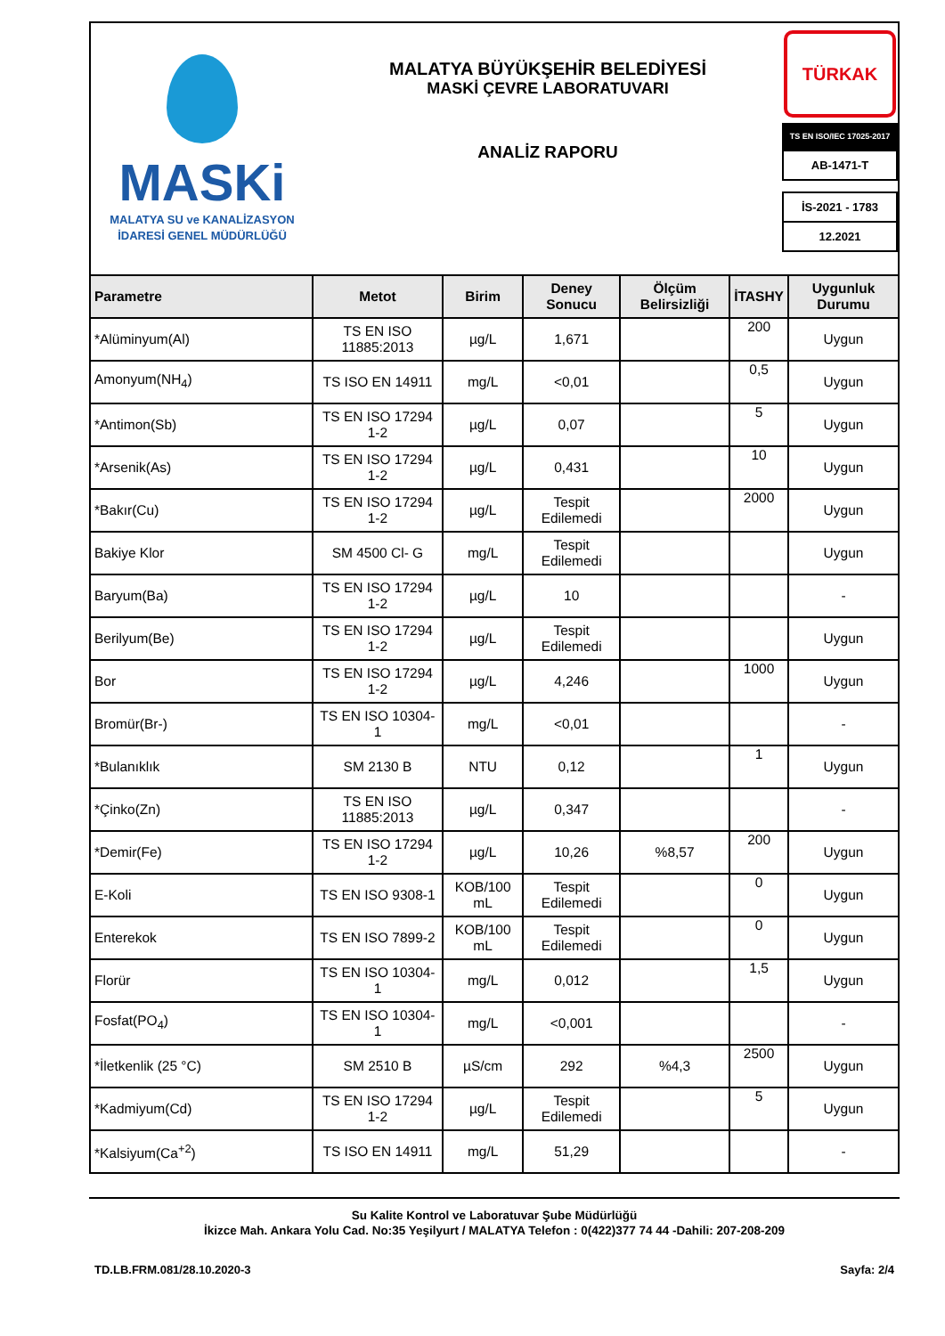MASKi
MALATYA SU ve KANALİZASYON
İDARESİ GENEL MÜDÜRLÜĞÜ
MALATYA BÜYÜKŞEHİR BELEDİYESİ
MASKİ ÇEVRE LABORATUVARI
ANALİZ RAPORU
TÜRKAK
TS EN ISO/IEC 17025-2017
AB-1471-T
İS-2021 - 1783
12.2021
| Parametre | Metot | Birim | Deney Sonucu | Ölçüm Belirsizliği | İTASHY | Uygunluk Durumu |
| --- | --- | --- | --- | --- | --- | --- |
| *Alüminyum(Al) | TS EN ISO 11885:2013 | µg/L | 1,671 | | 200 | Uygun |
| Amonyum(NH<sub>4</sub>) | TS ISO EN 14911 | mg/L | <0,01 | | 0,5 | Uygun |
| *Antimon(Sb) | TS EN ISO 17294 1-2 | µg/L | 0,07 | | 5 | Uygun |
| *Arsenik(As) | TS EN ISO 17294 1-2 | µg/L | 0,431 | | 10 | Uygun |
| *Bakır(Cu) | TS EN ISO 17294 1-2 | µg/L | Tespit Edilemedi | | 2000 | Uygun |
| Bakiye Klor | SM 4500 Cl- G | mg/L | Tespit Edilemedi | | | Uygun |
| Baryum(Ba) | TS EN ISO 17294 1-2 | µg/L | 10 | | | - |
| Berilyum(Be) | TS EN ISO 17294 1-2 | µg/L | Tespit Edilemedi | | | Uygun |
| Bor | TS EN ISO 17294 1-2 | µg/L | 4,246 | | 1000 | Uygun |
| Bromür(Br-) | TS EN ISO 10304-1 | mg/L | <0,01 | | | - |
| *Bulanıklık | SM 2130 B | NTU | 0,12 | | 1 | Uygun |
| *Çinko(Zn) | TS EN ISO 11885:2013 | µg/L | 0,347 | | | - |
| *Demir(Fe) | TS EN ISO 17294 1-2 | µg/L | 10,26 | %8,57 | 200 | Uygun |
| E-Koli | TS EN ISO 9308-1 | KOB/100 mL | Tespit Edilemedi | | 0 | Uygun |
| Enterekok | TS EN ISO 7899-2 | KOB/100 mL | Tespit Edilemedi | | 0 | Uygun |
| Florür | TS EN ISO 10304-1 | mg/L | 0,012 | | 1,5 | Uygun |
| Fosfat(PO<sub>4</sub>) | TS EN ISO 10304-1 | mg/L | <0,001 | | | - |
| *İletkenlik (25 °C) | SM 2510 B | µS/cm | 292 | %4,3 | 2500 | Uygun |
| *Kadmiyum(Cd) | TS EN ISO 17294 1-2 | µg/L | Tespit Edilemedi | | 5 | Uygun |
| *Kalsiyum(Ca<sup>+2</sup>) | TS ISO EN 14911 | mg/L | 51,29 | | | - |
Su Kalite Kontrol ve Laboratuvar Şube Müdürlüğü
İkizce Mah. Ankara Yolu Cad. No:35 Yeşilyurt / MALATYA Telefon : 0(422)377 74 44 -Dahili: 207-208-209
TD.LB.FRM.081/28.10.2020-3 Sayfa: 2/4